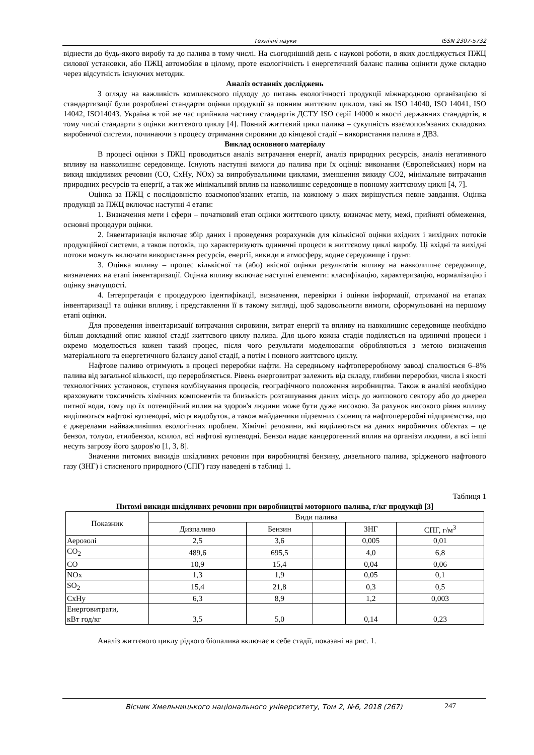Технічні науки ISSN 2307-5732
віднести до будь-якого виробу та до палива в тому числі. На сьогоднішній день є наукові роботи, в яких досліджується ПЖЦ силової установки, або ПЖЦ автомобіля в цілому, проте екологічність і енергетичний баланс палива оцінити дуже складно через відсутність існуючих методик.
Аналіз останніх досліджень
З огляду на важливість комплексного підходу до питань екологічності продукції міжнародною організацією зі стандартизації були розроблені стандарти оцінки продукції за повним життєвим циклом, такі як ISO 14040, ISO 14041, ISO 14042, ISO14043. Україна в той же час прийняла частину стандартів ДСТУ ISO серії 14000 в якості державних стандартів, в тому числі стандарти з оцінки життєвого циклу [4]. Повний життєвий цикл палива – сукупність взаємопов'язаних складових виробничої системи, починаючи з процесу отримання сировини до кінцевої стадії – використання палива в ДВЗ.
Виклад основного матеріалу
В процесі оцінки з ПЖЦ проводиться аналіз витрачання енергії, аналіз природних ресурсів, аналіз негативного впливу на навколишнє середовище. Існують наступні вимоги до палива при їх оцінці: виконання (Європейських) норм на викид шкідливих речовин (CO, CxHy, NOx) за випробувальними циклами, зменшення викиду CO2, мінімальне витрачання природних ресурсів та енергії, а так же мінімальний вплив на навколишнє середовище в повному життєвому циклі [4, 7].
Оцінка за ПЖЦ є послідовністю взаємопов'язаних етапів, на кожному з яких вирішується певне завдання. Оцінка продукції за ПЖЦ включає наступні 4 етапи:
1. Визначення мети і сфери – початковий етап оцінки життєвого циклу, визначає мету, межі, прийняті обмеження, основні процедури оцінки.
2. Інвентаризація включає збір даних і проведення розрахунків для кількісної оцінки вхідних і вихідних потоків продукційної системи, а також потоків, що характеризують одиничні процеси в життєвому циклі виробу. Ці вхідні та вихідні потоки можуть включати використання ресурсів, енергії, викиди в атмосферу, водне середовище і ґрунт.
3. Оцінка впливу – процес кількісної та (або) якісної оцінки результатів впливу на навколишнє середовище, визначених на етапі інвентаризації. Оцінка впливу включає наступні елементи: класифікацію, характеризацію, нормалізацію і оцінку значущості.
4. Інтерпретація є процедурою ідентифікації, визначення, перевірки і оцінки інформації, отриманої на етапах інвентаризації та оцінки впливу, і представлення її в такому вигляді, щоб задовольнити вимоги, сформульовані на першому етапі оцінки.
Для проведення інвентаризації витрачання сировини, витрат енергії та впливу на навколишнє середовище необхідно більш докладний опис кожної стадії життєвого циклу палива. Для цього кожна стадія поділяється на одиничні процеси і окремо моделюється кожен такий процес, після чого результати моделювання обробляються з метою визначення матеріального та енергетичного балансу даної стадії, а потім і повного життєвого циклу.
Нафтове паливо отримують в процесі переробки нафти. На середньому нафтопереробному заводі спалюється 6–8% палива від загальної кількості, що переробляється. Рівень енерговитрат залежить від складу, глибини переробки, числа і якості технологічних установок, ступеня комбінування процесів, географічного положення виробництва. Також в аналізі необхідно враховувати токсичність хімічних компонентів та близькість розташування даних місць до житлового сектору або до джерел питної води, тому що їх потенційний вплив на здоров'я людини може бути дуже високою. За рахунок високого рівня впливу виділяються нафтові вуглеводні, місця видобуток, а також майданчики підземних сховищ та нафтопереробні підприємства, що є джерелами найважливіших екологічних проблем. Хімічні речовини, які виділяються на даних виробничих об'єктах – це бензол, толуол, етилбензол, ксилол, всі нафтові вуглеводні. Бензол надає канцерогенний вплив на організм людини, а всі інші несуть загрозу його здоров'ю [1, 3, 8].
Значення питомих викидів шкідливих речовин при виробництві бензину, дизельного палива, зрідженого нафтового газу (ЗНГ) і стисненого природного (СПГ) газу наведені в таблиці 1.
Таблиця 1
Питомі викиди шкідливих речовин при виробництві моторного палива, г/кг продукції [3]
| Показник | Види палива | | | | |
| --- | --- | --- | --- | --- | --- |
| | Дизпаливо | Бензин | | ЗНГ | СПГ, г/м<sup>3</sup> |
| Аерозолі | 2,5 | 3,6 | | 0,005 | 0,01 |
| CO<sub>2</sub> | 489,6 | 695,5 | | 4,0 | 6,8 |
| CO | 10,9 | 15,4 | | 0,04 | 0,06 |
| NOx | 1,3 | 1,9 | | 0,05 | 0,1 |
| SO<sub>2</sub> | 15,4 | 21,8 | | 0,3 | 0,5 |
| CxHy | 6,3 | 8,9 | | 1,2 | 0,003 |
| Енерговитрати, кВт год/кг | 3,5 | 5,0 | | 0,14 | 0,23 |
Аналіз життєвого циклу рідкого біопалива включає в себе стадії, показані на рис. 1.
Вісник Хмельницького національного університету, Том 2, №6, 2018 (267) 247